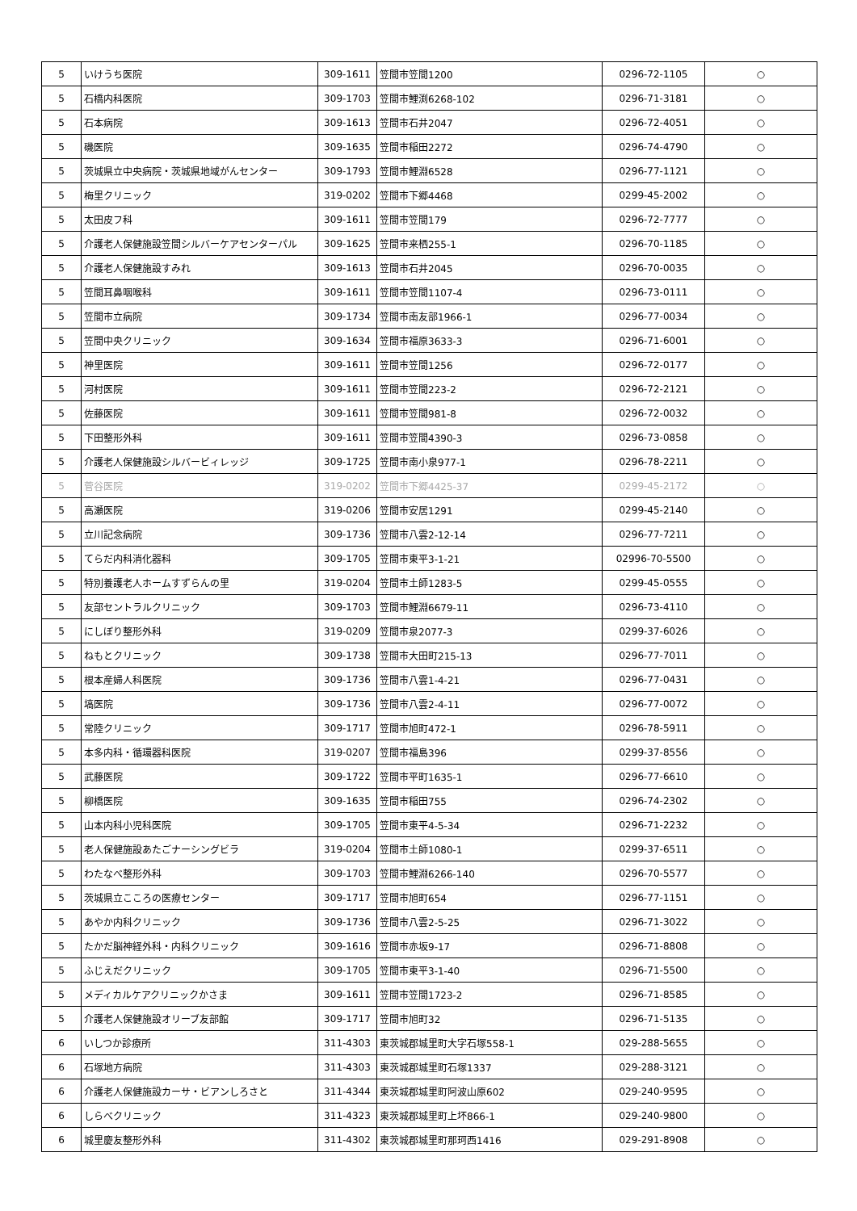| 5 | いけうち医院 | 309-1611 | 笠間市笠間1200 | 0296-72-1105 | ○ |
| 5 | 石橋内科医院 | 309-1703 | 笠間市鯉渕6268-102 | 0296-71-3181 | ○ |
| 5 | 石本病院 | 309-1613 | 笠間市石井2047 | 0296-72-4051 | ○ |
| 5 | 磯医院 | 309-1635 | 笠間市稲田2272 | 0296-74-4790 | ○ |
| 5 | 茨城県立中央病院・茨城県地域がんセンター | 309-1793 | 笠間市鯉淵6528 | 0296-77-1121 | ○ |
| 5 | 梅里クリニック | 319-0202 | 笠間市下郷4468 | 0299-45-2002 | ○ |
| 5 | 太田皮フ科 | 309-1611 | 笠間市笠間179 | 0296-72-7777 | ○ |
| 5 | 介護老人保健施設笠間シルバーケアセンターパル | 309-1625 | 笠間市来栖255-1 | 0296-70-1185 | ○ |
| 5 | 介護老人保健施設すみれ | 309-1613 | 笠間市石井2045 | 0296-70-0035 | ○ |
| 5 | 笠間耳鼻咽喉科 | 309-1611 | 笠間市笠間1107-4 | 0296-73-0111 | ○ |
| 5 | 笠間市立病院 | 309-1734 | 笠間市南友部1966-1 | 0296-77-0034 | ○ |
| 5 | 笠間中央クリニック | 309-1634 | 笠間市福原3633-3 | 0296-71-6001 | ○ |
| 5 | 神里医院 | 309-1611 | 笠間市笠間1256 | 0296-72-0177 | ○ |
| 5 | 河村医院 | 309-1611 | 笠間市笠間223-2 | 0296-72-2121 | ○ |
| 5 | 佐藤医院 | 309-1611 | 笠間市笠間981-8 | 0296-72-0032 | ○ |
| 5 | 下田整形外科 | 309-1611 | 笠間市笠間4390-3 | 0296-73-0858 | ○ |
| 5 | 介護老人保健施設シルバービィレッジ | 309-1725 | 笠間市南小泉977-1 | 0296-78-2211 | ○ |
| 5 | 菅谷医院 | 319-0202 | 笠間市下郷4425-37 | 0299-45-2172 | ○ |
| 5 | 高瀬医院 | 319-0206 | 笠間市安居1291 | 0299-45-2140 | ○ |
| 5 | 立川記念病院 | 309-1736 | 笠間市八雲2-12-14 | 0296-77-7211 | ○ |
| 5 | てらだ内科消化器科 | 309-1705 | 笠間市東平3-1-21 | 02996-70-5500 | ○ |
| 5 | 特別養護老人ホームすずらんの里 | 319-0204 | 笠間市土師1283-5 | 0299-45-0555 | ○ |
| 5 | 友部セントラルクリニック | 309-1703 | 笠間市鯉淵6679-11 | 0296-73-4110 | ○ |
| 5 | にしぼり整形外科 | 319-0209 | 笠間市泉2077-3 | 0299-37-6026 | ○ |
| 5 | ねもとクリニック | 309-1738 | 笠間市大田町215-13 | 0296-77-7011 | ○ |
| 5 | 根本産婦人科医院 | 309-1736 | 笠間市八雲1-4-21 | 0296-77-0431 | ○ |
| 5 | 塙医院 | 309-1736 | 笠間市八雲2-4-11 | 0296-77-0072 | ○ |
| 5 | 常陸クリニック | 309-1717 | 笠間市旭町472-1 | 0296-78-5911 | ○ |
| 5 | 本多内科・循環器科医院 | 319-0207 | 笠間市福島396 | 0299-37-8556 | ○ |
| 5 | 武藤医院 | 309-1722 | 笠間市平町1635-1 | 0296-77-6610 | ○ |
| 5 | 柳橋医院 | 309-1635 | 笠間市稲田755 | 0296-74-2302 | ○ |
| 5 | 山本内科小児科医院 | 309-1705 | 笠間市東平4-5-34 | 0296-71-2232 | ○ |
| 5 | 老人保健施設あたごナーシングビラ | 319-0204 | 笠間市土師1080-1 | 0299-37-6511 | ○ |
| 5 | わたなべ整形外科 | 309-1703 | 笠間市鯉淵6266-140 | 0296-70-5577 | ○ |
| 5 | 茨城県立こころの医療センター | 309-1717 | 笠間市旭町654 | 0296-77-1151 | ○ |
| 5 | あやか内科クリニック | 309-1736 | 笠間市八雲2-5-25 | 0296-71-3022 | ○ |
| 5 | たかだ脳神経外科・内科クリニック | 309-1616 | 笠間市赤坂9-17 | 0296-71-8808 | ○ |
| 5 | ふじえだクリニック | 309-1705 | 笠間市東平3-1-40 | 0296-71-5500 | ○ |
| 5 | メディカルケアクリニックかさま | 309-1611 | 笠間市笠間1723-2 | 0296-71-8585 | ○ |
| 5 | 介護老人保健施設オリーブ友部館 | 309-1717 | 笠間市旭町32 | 0296-71-5135 | ○ |
| 6 | いしつか診療所 | 311-4303 | 東茨城郡城里町大字石塚558-1 | 029-288-5655 | ○ |
| 6 | 石塚地方病院 | 311-4303 | 東茨城郡城里町石塚1337 | 029-288-3121 | ○ |
| 6 | 介護老人保健施設カーサ・ビアンしろさと | 311-4344 | 東茨城郡城里町阿波山原602 | 029-240-9595 | ○ |
| 6 | しらべクリニック | 311-4323 | 東茨城郡城里町上坏866-1 | 029-240-9800 | ○ |
| 6 | 城里慶友整形外科 | 311-4302 | 東茨城郡城里町那珂西1416 | 029-291-8908 | ○ |